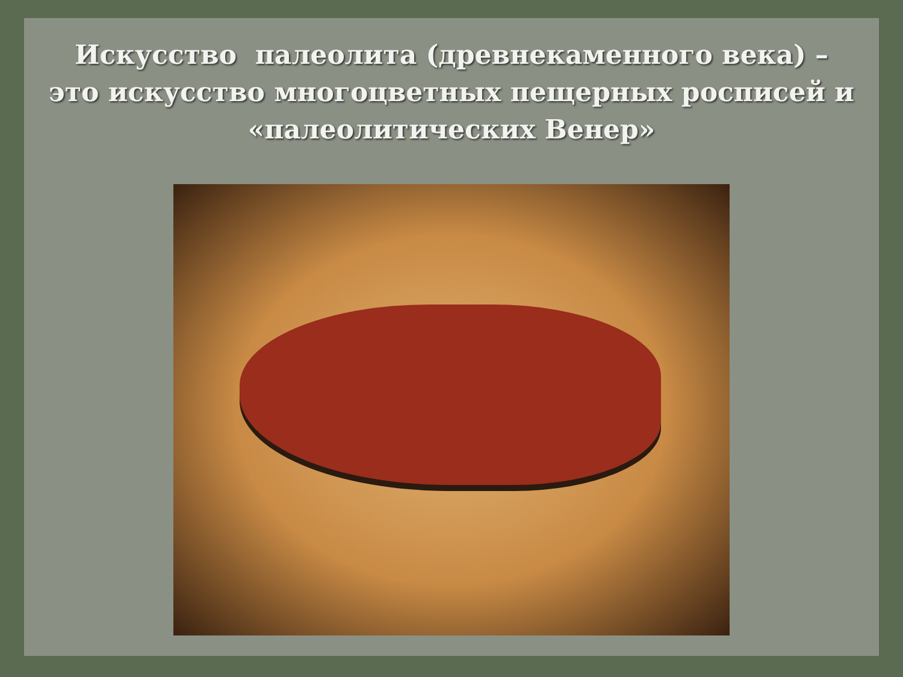Искусство палеолита (древнекаменного века) – это искусство многоцветных пещерных росписей и «палеолитических Венер»